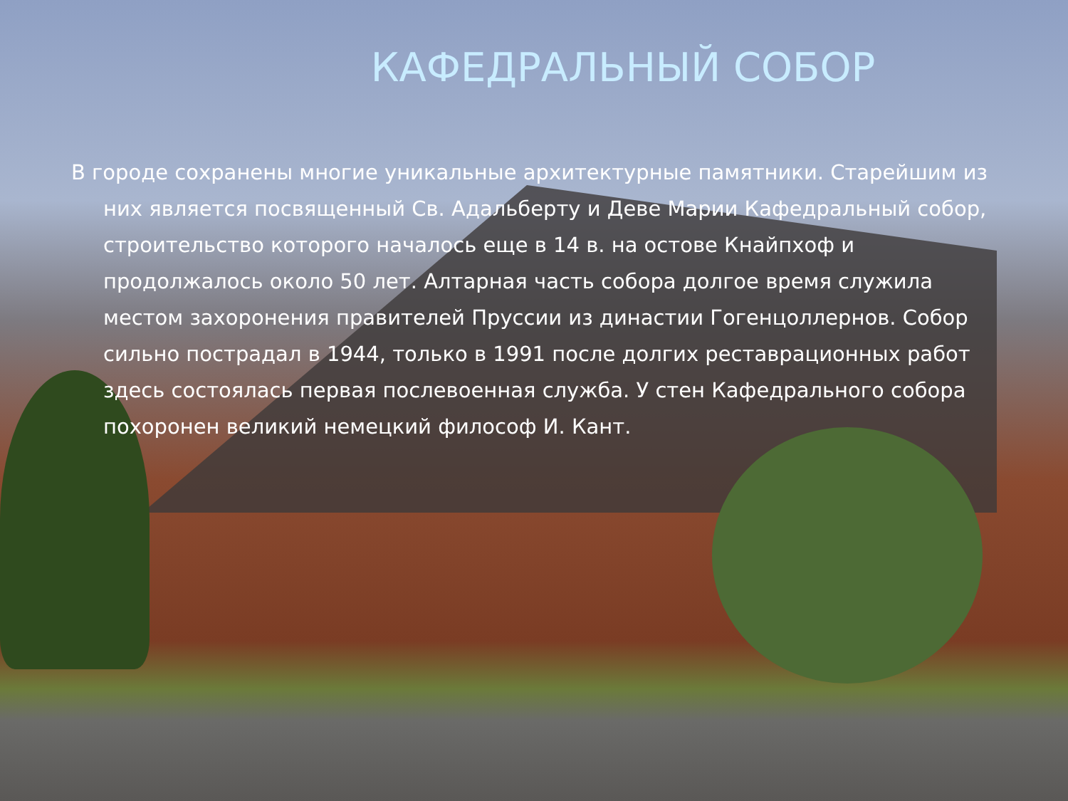КАФЕДРАЛЬНЫЙ СОБОР
В городе сохранены многие уникальные архитектурные памятники. Старейшим из них является посвященный Св. Адальберту и Деве Марии Кафедральный собор, строительство которого началось еще в 14 в. на остове Кнайпхоф и продолжалось около 50 лет. Алтарная часть собора долгое время служила местом захоронения правителей Пруссии из династии Гогенцоллернов. Собор сильно пострадал в 1944, только в 1991 после долгих реставрационных работ здесь состоялась первая послевоенная служба. У стен Кафедрального собора похоронен великий немецкий философ И. Кант.